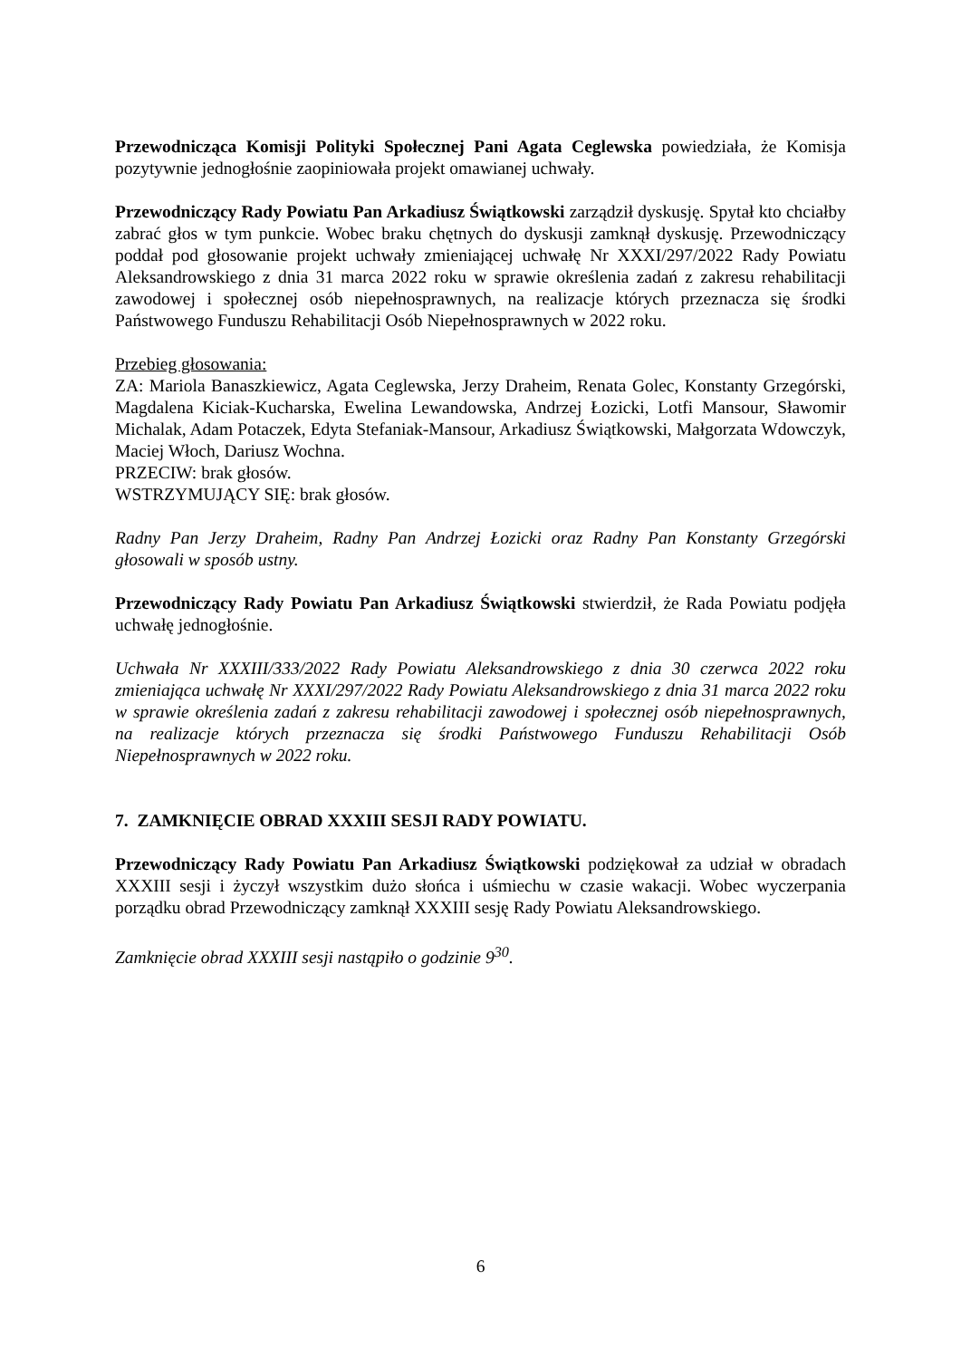Przewodnicząca Komisji Polityki Społecznej Pani Agata Ceglewska powiedziała, że Komisja pozytywnie jednogłośnie zaopiniowała projekt omawianej uchwały.
Przewodniczący Rady Powiatu Pan Arkadiusz Świątkowski zarządził dyskusję. Spytał kto chciałby zabrać głos w tym punkcie. Wobec braku chętnych do dyskusji zamknął dyskusję. Przewodniczący poddał pod głosowanie projekt uchwały zmieniającej uchwałę Nr XXXI/297/2022 Rady Powiatu Aleksandrowskiego z dnia 31 marca 2022 roku w sprawie określenia zadań z zakresu rehabilitacji zawodowej i społecznej osób niepełnosprawnych, na realizacje których przeznacza się środki Państwowego Funduszu Rehabilitacji Osób Niepełnosprawnych w 2022 roku.
Przebieg głosowania:
ZA: Mariola Banaszkiewicz, Agata Ceglewska, Jerzy Draheim, Renata Golec, Konstanty Grzegórski, Magdalena Kiciak-Kucharska, Ewelina Lewandowska, Andrzej Łozicki, Lotfi Mansour, Sławomir Michalak, Adam Potaczek, Edyta Stefaniak-Mansour, Arkadiusz Świątkowski, Małgorzata Wdowczyk, Maciej Włoch, Dariusz Wochna.
PRZECIW: brak głosów.
WSTRZYMUJĄCY SIĘ: brak głosów.
Radny Pan Jerzy Draheim, Radny Pan Andrzej Łozicki oraz Radny Pan Konstanty Grzegórski głosowali w sposób ustny.
Przewodniczący Rady Powiatu Pan Arkadiusz Świątkowski stwierdził, że Rada Powiatu podjęła uchwałę jednogłośnie.
Uchwała Nr XXXIII/333/2022 Rady Powiatu Aleksandrowskiego z dnia 30 czerwca 2022 roku zmieniająca uchwałę Nr XXXI/297/2022 Rady Powiatu Aleksandrowskiego z dnia 31 marca 2022 roku w sprawie określenia zadań z zakresu rehabilitacji zawodowej i społecznej osób niepełnosprawnych, na realizacje których przeznacza się środki Państwowego Funduszu Rehabilitacji Osób Niepełnosprawnych w 2022 roku.
7. ZAMKNIĘCIE OBRAD XXXIII SESJI RADY POWIATU.
Przewodniczący Rady Powiatu Pan Arkadiusz Świątkowski podziękował za udział w obradach XXXIII sesji i życzył wszystkim dużo słońca i uśmiechu w czasie wakacji. Wobec wyczerpania porządku obrad Przewodniczący zamknął XXXIII sesję Rady Powiatu Aleksandrowskiego.
Zamknięcie obrad XXXIII sesji nastąpiło o godzinie 9<sup>30</sup>.
6